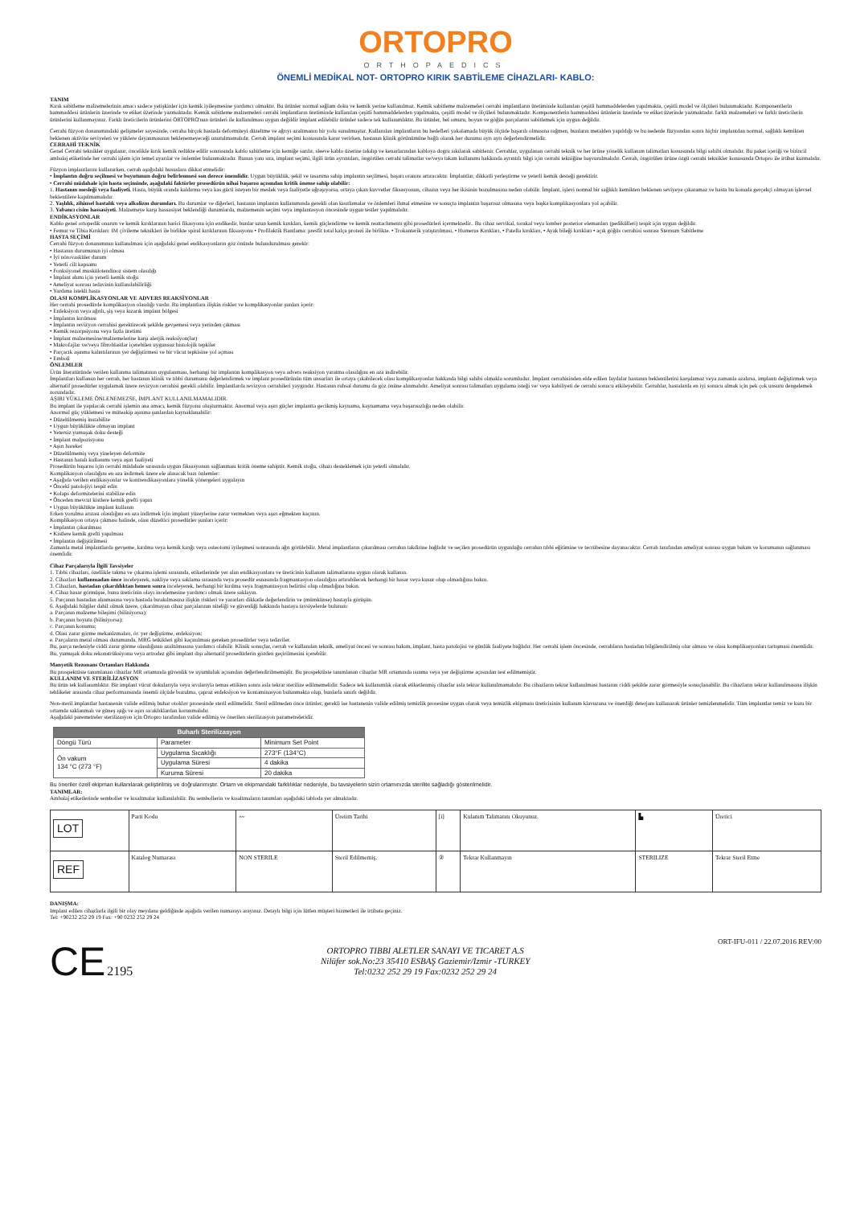ORTOPRO
ORTHOPAEDICS
ÖNEMLİ MEDİKAL NOT- ORTOPRO KIRIK SABTİLEME CİHAZLARI- KABLO:
TANIM
Kırık sabitleme malzemelerinin amacı sadece yetişkinler için kemik iyileşmesine yardımcı olmaktır. Bu ürünler normal sağlam doku ve kemik yerine kullanılmaz. Kemik sabitleme malzemeleri cerrahi implantların üretiminde kullanılan çeşitli hammaddelerden yapılmakta, çeşitli model ve ölçüleri bulunmaktadır. Komponentlerin hammaddesi ürünlerin üzerinde ve etiket üzerinde yazmaktadır. Kemik sabitleme malzemeleri cerrahi implantların üretiminde kullanılan çeşitli hammaddelerden yapılmakta, çeşitli model ve ölçüleri bulunmaktadır. Komponentlerin hammaddesi ürünlerin üzerinde ve etiket üzerinde yazmaktadır. farklı malzemeleri ve farklı üreticilerin ürünlerini kullanmayınız. Farklı üreticilerin ürünlerini ORTOPRO'nun ürünleri ile kullanılması uygun değildir implant edilebilir ürünler sadece tek kullanımlıktır. Bu ürünler, bel omuru, boyun ve göğüs parçalarını sabitlemek için uygun değildir.
Cerrahi füzyon donanımındaki gelişmeler sayesinde, cerraha birçok hastada deformiteyi düzeltme ve ağrıyı azaltmanın bir yolu sunulmuştur. Kullanılan implantların bu hedefleri yakalamada büyük ölçüde başarılı olmasına rağmen, bunların metalden yapıldığı ve bu nedenle füzyondan sonra hiçbir implantdan normal, sağlıklı kemikten beklenen aktivite seviyeleri ve yüklere dayanmasının beklenemeyeceği unutulmamalıdır. Cerrah implant seçimi konusunda karar verirken, hastanın klinik görünümüne bağlı olarak her durumu ayrı ayrı değerlendirmelidir.
CERRAHİ TEKNİK
Genel Cerrahi teknikler uygulanır, öncelikle kırık kemik redükte edilir sonrasında kablo sabitleme için kemiğe sarılır, sleeve kablo üzerine takılıp ve kenarlarından kabloya dogru sıkılarak sabitlenir. Cerrahlar, uygulanan cerrahi teknik ve her ürüne yönelik kullanım talimatları konusunda bilgi sahibi olmalıdır. Bu paket içeriği ve birincil ambalaj etiketinde her cerrahi işlem için temel uyarılar ve önlemler bulunmaktadır. Bunun yanı sıra, implant seçimi, ilgili ürün ayrıntıları, öngörülen cerrahi talimatlar ve/veya takım kullanımı hakkında ayrıntılı bilgi için cerrahi tekniğine başvurulmalıdır. Cerrah, öngörülen ürüne özgü cerrahi teknikler konusunda Ortopro ile irtibat kurmalıdır.
Füzyon implantlarını kullanırken, cerrah aşağıdaki hususlara dikkat etmelidir:
• İmplantın doğru seçilmesi ve boyutunun doğru belirlenmesi son derece önemlidir. Uygun büyüklük, şekil ve tasarıma sahip implantın seçilmesi, başarı oranını artıracaktır. İmplantlar, dikkatli yerleştirme ve yeterli kemik desteği gerektirir.
• Cerrahi müdahale için hasta seçiminde, aşağıdaki faktörler prosedürün nihai başarısı açısından kritik öneme sahip olabilir:
1. Hastanın mesleği veya faaliyeti. Hasta, büyük oranda kaldırma veya kas gücü isteyen bir meslek veya faaliyetle uğraşıyorsa, ortaya çıkan kuvvetler fiksasyonun, cihazın veya her ikisinin bozulmasına neden olabilir. İmplant, işlevi normal bir sağlıklı kemikten beklenen seviyeye çıkaramaz ve hasta bu konuda gerçekçi olmayan işlevsel beklentilere kapılmamalıdır.
2. Yaşlılık, zihinsel hastalık veya alkolizm durumları. Bu durumlar ve diğerleri, hastanın implantın kullanımında gerekli olan kısıtlamalar ve önlemleri ihmal etmesine ve sonuçta implantın başarısız olmasına veya başka komplikasyonlara yol açabilir.
3. Yabancı cisim hassasiyeti. Malzemeye karşı hassasiyet beklendiği durumlarda, malzemenin seçimi veya implantasyon öncesinde uygun testler yapılmalıdır.
ENDİKASYONLAR
Kablo genel ortopedik onarım ve kemik kırıklarının harici fikasyonu için endikedir, bunlar uzun kemik kırıkları, kemik güçlendirme ve kemik reattachments gibi prosedürleri içermektedir.. Bu cihaz servikal, torakal veya lomber posterior elemanları (pedikülleri) tespit için uygun değildir.
• Femur ve Tibia Kırıkları: IM çivileme teknikleri ile birlikte spiral kırıklarının fiksasyonu • Profilaktik Bantlama: presfit total kalça protezi ile birlikte. • Trokanterik yatıştırılması, • Humerus Kırıkları, • Patella kırıkları, • Ayak bileği kırıkları • açık göğüs cerrahisi sonrası Sternum Sabitleme
HASTA SEÇİMİ
Cerrahi füzyon donanımının kullanılması için aşağıdaki genel endikasyonların göz önünde bulundurulması gerekir:
• Hastanın durumunun iyi olması
• İyi nörovasküler durum
• Yeterli cilt kapsamı
• Fonksiyonel muskülotendinoz sistem olasılığı
• İmplant alımı için yeterli kemik stoğu
• Ameliyat sonrası tedavinin kullanılabilirliği
• Yardıma istekli hasta
OLASI KOMPLİKASYONLAR VE ADVERS REAKSİYONLAR
Her cerrahi prosedürde komplikasyon olasılığı vardır. Bu implantlara ilişkin riskler ve komplikasyonlar şunları içerir:
• Enfeksiyon veya ağrılı, şiş veya kızarık implant bölgesi
• İmplantın kırılması
• İmplantın revizyon cerrahisi gerektirecek şekilde gevşemesi veya yerinden çıkması
• Kemik rezorpsiyonu veya fazla üretimi
• İmplant malzemesine/malzemelerine karşı alerjik reaksiyon(lar)
• Makrofajlar ve/veya fibroblastlar içerebilen uygunsuz histolojik tepkiler
• Parçacık aşınma kalıntılarının yer değiştirmesi ve bir vücut tepkisine yol açması
• Emboli
ÖNLEMLER
Ürün literatüründe verilen kullanma talimatının uygulanması, herhangi bir implantın komplikasyon veya advers reaksiyon yaratma olasılığını en aza indirebilir.
İmplantları kullanan her cerrah, her hastanın klinik ve tıbbi durumunu değerlendirmek ve implant prosedürünün tüm unsurları ile ortaya çıkabilecek olası komplikasyonlar hakkında bilgi sahibi olmakla sorumludur. İmplant cerrahisinden elde edilen faydalar hastanın beklentilerini karşılamaz veya zamanla azalırsa, implantı değiştirmek veya alternatif prosedürler uygulamak üzere revizyon cerrahisi gerekli olabilir. İmplantlarda revizyon cerrahileri yaygındır. Hastanın ruhsal durumu da göz önüne alınmalıdır. Ameliyat sonrası talimatları uygulama isteği ve/ veya kabiliyeti de cerrahi sonucu etkileyebilir. Cerrahlar, hastalarda en iyi sonucu almak için pek çok unsuru dengelemek zorundadır.
AŞIRI YÜKLEME ÖNLENEMEZSE, İMPLANT KULLANILMAMALIDIR.
Bu implant ile yapılacak cerrahi işlemin ana amacı, kemik füzyonu oluşturmaktır. Anormal veya aşırı güçler implantta gecikmiş kaynama, kaynamama veya başarısızlığa neden olabilir.
Anormal güç yüklemesi ve müteakip aşınma şunlardan kaynaklanabilir:
• Düzeltilmemiş instabilite
• Uygun büyüklükte olmayan implant
• Yetersiz yumuşak doku desteği
• İmplant malpozisyonu
• Aşırı hareket
• Düzeltilmemiş veya yineleyen deformite
• Hastanın hatalı kullanımı veya aşırı faaliyeti
Prosedürün başarısı için cerrahi müdahale sırasında uygun fiksasyonun sağlanması kritik öneme sahiptir. Kemik stoğu, cihazı desteklemek için yeterli olmalıdır.
Komplikasyon olasılığını en aza indirmek üzere ele alınacak bazı önlemler:
• Aşağıda verilen endikasyonlar ve kontrendikasyonlara yönelik yönergeleri uygulayın
• Önceki patolojiyi tespit edin
• Kolaps deformitelerini stabilize edin
• Önceden mevcut kistlere kemik grefti yapın
• Uygun büyüklükte implant kullanın
Erken yorulma arızası olasılığını en aza indirmek için implant yüzeylerine zarar vermekten veya aşırı eğmekten kaçının.
Komplikasyon ortaya çıkması halinde, olası düzeltici prosedürler şunları içerir:
• İmplantın çıkarılması
• Kistlere kemik grefti yapılması
• İmplantın değiştirilmesi
Zamanla metal implantlarda gevşeme, kırılma veya kemik kırığı veya osteotomi iyileşmesi sonrasında ağrı görülebilir. Metal implantların çıkarılması cerrahın takdirine bağlıdır ve seçilen prosedürün uygunluğu cerrahın tıbbi eğitimine ve tecrübesine dayanacaktır. Cerrah tarafından ameliyat sonrası uygun bakım ve korumanın sağlanması önemlidir.
Cihaz Parçalarıyla İlgili Tavsiyeler
1. Tıbbi cihazları, özellikle takma ve çıkarma işlemi sırasında, etiketlerinde yer alan endikasyonlara ve üreticinin kullanım talimatlarına uygun olarak kullanın.
2. Cihazları kullanmadan önce inceleyerek, nakliye veya saklama sırasında veya prosedür esnasında fragmantasyon olasılığını artırabilecek herhangi bir hasar veya kusur olup olmadığına bakın.
3. Cihazları, hastadan çıkarıldıktan hemen sonra inceleyerek, herhangi bir kırılma veya fragmantasyon belirtisi olup olmadığına bakın.
4. Cihaz hasar görmüşse, bunu üreticinin olayı incelemesine yardımcı olmak üzere saklayın.
5. Parçanın hastadan alınmasına veya hastada bırakılmasına ilişkin riskleri ve yararları dikkatle değerlendirin ve (mümkünse) hastayla görüşün.
6. Aşağıdaki bilgiler dahil olmak üzere, çıkarılmayan cihaz parçalarının niteliği ve güvenliği hakkında hastaya tavsiyelerde bulunun:
a. Parçanın malzeme bileşimi (biliniyorsa);
b. Parçanın boyutu (biliniyorsa);
c. Parçanın konumu;
d. Olası zarar görme mekanizmaları, ör. yer değiştirme, enfeksiyon;
e. Parçaların metal olması durumunda, MRG tetkikleri gibi kaçınılması gereken prosedürler veya tedaviler.
Bu, parça nedeniyle ciddi zarar görme olasılığının azaltılmasına yardımcı olabilir. Klinik sonuçlar, cerrah ve kullanılan teknik, ameliyat öncesi ve sonrası bakım, implant, hasta patolojisi ve günlük faaliyete bağlıdır. Her cerrahi işlem öncesinde, cerrahların hastadan bilgilendirilmiş olur alması ve olası komplikasyonları tartışması önemlidir. Bu, yumuşak doku rekonstrüksiyonu veya artrodez gibi implant dışı alternatif prosedürlerin gözden geçirilmesini içerebilir.
Manyetik Rezonans Ortamları Hakkında
Bu prospektüste tanımlanan cihazlar MR ortamında güvenlik ve uyumluluk açısından değerlendirilmemiştir. Bu prospektüste tanımlanan cihazlar MR ortamında ısınma veya yer değiştirme açısından test edilmemiştir.
KULLANIM VE STERİLİZASYON
Bu ürün tek kullanımlıktır. Bir implant vücut dokularıyla veya sıvılarıyla temas ettikten sonra asla tekrar sterilize edilmemelidir. Sadece tek kullanımlık olarak etiketlenmiş cihazlar asla tekrar kullanılmamalıdır. Bu cihazların tekrar kullanılması hastanın ciddi şekilde zarar görmesiyle sonuçlanabilir. Bu cihazların tekrar kullanılmasına ilişkin tehlikeler arasında cihaz performansında önemli ölçüde bozulma, çapraz enfeksiyon ve kontaminasyon bulunmakta olup, bunlarla sınırlı değildir.
Non-steril implantlar hastanenin valide edilmiş buhar otoklav prosesinde steril edilmelidir. Steril edilmeden önce ürünler, gerekli ise hastanenin valide edilmiş temizlik prosesine uygun olarak veya temizlik ekipmanı üreticisinin kullanım klavuzuna ve önerdiği deterjanı kullanarak ürünler temizlenmelidir. Tüm implantlar temiz ve kuru bir ortamda saklanmalı ve güneş ışığı ve aşırı sıcaklıklardan korunmalıdır.
Aşağıdaki paremetreler sterilizasyon için Ortopro tarafından valide edilmiş ve önerilen sterilizasyon parametreleridir.
| Buharlı Sterilizasyon | | |
| --- | --- | --- |
| Döngü Türü | Parameter | Minimum Set Point |
| Ön vakum 134 °C (273 °F) | Uygulama Sıcaklığı | 273°F (134°C) |
| | Uygulama Süresi | 4 dakika |
| | Kuruma Süresi | 20 dakika |
Bu öneriler özell ekipman kullanılarak geliştirilmiş ve doğrulanmıştır. Ortam ve ekipmandaki farklılıklar nedeniyle, bu tavsiyelerin sizin ortamınızda sterilite sağladığı gösterilmelidir.
TANIMLAR:
Ambalaj etiketlerinde semboller ve kısaltmalar kullanılabilir. Bu sembollerin ve kısaltmaların tanımları aşağıdaki tabloda yer almaktadır.
| LOT | Parti Kodu | 〰 | Üretim Tarihi | [i] | Kulanım Talimatını Okuyunuz. | ▙ | Üretici |
| REF | Katalog Numarası | NON STERILE | Steril Edilmemiş. | ② | Tekrar Kullanmayın | STERILIZE | Tekrar Steril Etme |
DANIŞMA:
Implant edilen cihazlarla ilgili bir olay meydana geldiğinde aşağıda verilen numarayı arayınız. Detaylı bilgi için lütfen müşteri hizmetleri ile irtibata geçiniz.
Tel: +90232 252 29 19 Fax: +90 0232 252 29 24
CE 2195
ORTOPRO TIBBI ALETLER SANAYI VE TICARET A.S
Nilüfer sok.No:23 35410 ESBAŞ Gaziemir/Izmir -TURKEY
Tel:0232 252 29 19 Fax:0232 252 29 24
ORT-IFU-011 / 22.07.2016 REV:00